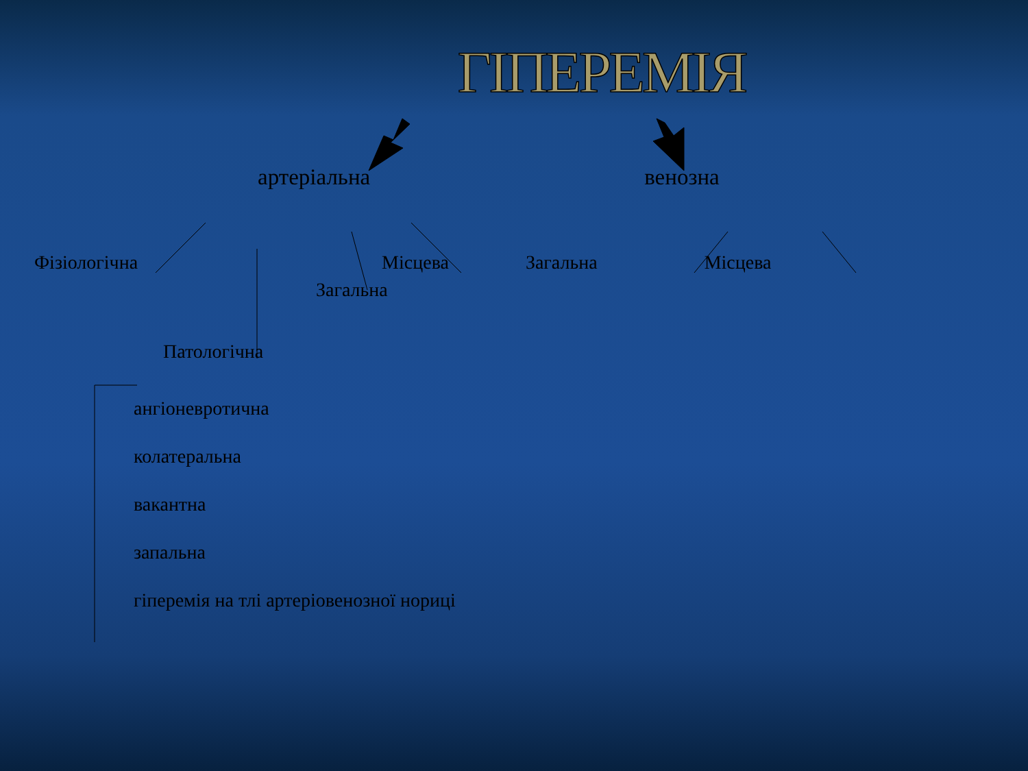ГІПЕРЕМІЯ
артеріальна венозна
Фізіологічна Місцева Загальна Місцева
Загальна
Патологічна
ангіоневротична
колатеральна
вакантна
запальна
гіперемія на тлі артеріовенозної нориці